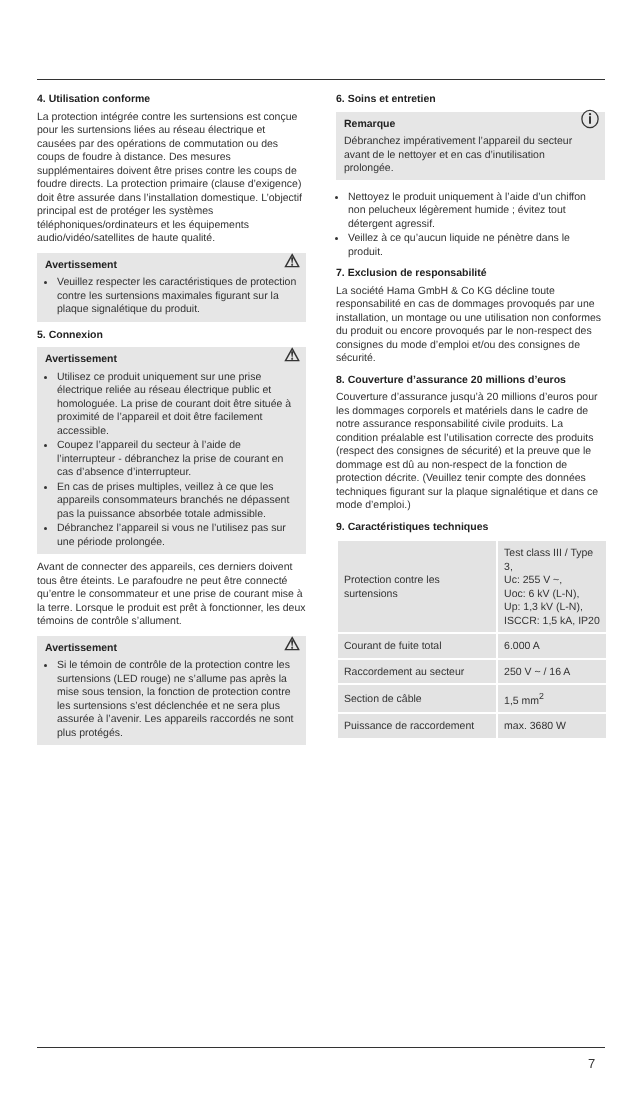4. Utilisation conforme
La protection intégrée contre les surtensions est conçue pour les surtensions liées au réseau électrique et causées par des opérations de commutation ou des coups de foudre à distance. Des mesures supplémentaires doivent être prises contre les coups de foudre directs. La protection primaire (clause d’exigence) doit être assurée dans l’installation domestique. L’objectif principal est de protéger les systèmes téléphoniques/ordinateurs et les équipements audio/vidéo/satellites de haute qualité.
⚠ Avertissement
Veuillez respecter les caractéristiques de protection contre les surtensions maximales figurant sur la plaque signalétique du produit.
5. Connexion
⚠ Avertissement
Utilisez ce produit uniquement sur une prise électrique reliée au réseau électrique public et homologuée. La prise de courant doit être située à proximité de l’appareil et doit être facilement accessible.
Coupez l’appareil du secteur à l’aide de l’interrupteur - débranchez la prise de courant en cas d’absence d’interrupteur.
En cas de prises multiples, veillez à ce que les appareils consommateurs branchés ne dépassent pas la puissance absorbée totale admissible.
Débranchez l’appareil si vous ne l’utilisez pas sur une période prolongée.
Avant de connecter des appareils, ces derniers doivent tous être éteints. Le parafoudre ne peut être connecté qu’entre le consommateur et une prise de courant mise à la terre. Lorsque le produit est prêt à fonctionner, les deux témoins de contrôle s’allument.
⚠ Avertissement
Si le témoin de contrôle de la protection contre les surtensions (LED rouge) ne s’allume pas après la mise sous tension, la fonction de protection contre les surtensions s’est déclenchée et ne sera plus assurée à l’avenir. Les appareils raccordés ne sont plus protégés.
6. Soins et entretien
ⓘ Remarque
Débranchez impérativement l’appareil du secteur avant de le nettoyer et en cas d’inutilisation prolongée.
Nettoyez le produit uniquement à l’aide d’un chiffon non pelucheux légèrement humide ; évitez tout détergent agressif.
Veillez à ce qu’aucun liquide ne pénètre dans le produit.
7. Exclusion de responsabilité
La société Hama GmbH & Co KG décline toute responsabilité en cas de dommages provoqués par une installation, un montage ou une utilisation non conformes du produit ou encore provoqués par le non-respect des consignes du mode d’emploi et/ou des consignes de sécurité.
8. Couverture d’assurance 20 millions d’euros
Couverture d’assurance jusqu’à 20 millions d’euros pour les dommages corporels et matériels dans le cadre de notre assurance responsabilité civile produits. La condition préalable est l’utilisation correcte des produits (respect des consignes de sécurité) et la preuve que le dommage est dû au non-respect de la fonction de protection décrite. (Veuillez tenir compte des données techniques figurant sur la plaque signalétique et dans ce mode d’emploi.)
9. Caractéristiques techniques
| Protection contre les surtensions | Test class III / Type 3, Uc: 255 V ~, Uoc: 6 kV (L-N), Up: 1,3 kV (L-N), ISCCR: 1,5 kA, IP20 |
| Courant de fuite total | 6.000 A |
| Raccordement au secteur | 250 V ~ / 16 A |
| Section de câble | 1,5 mm<sup>2</sup> |
| Puissance de raccordement | max. 3680 W |
7